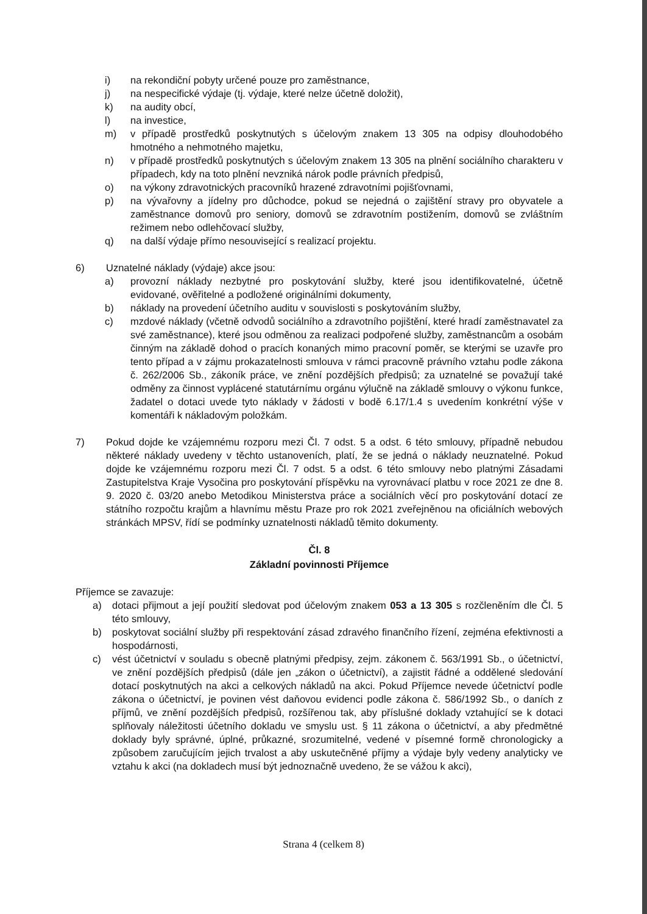i) na rekondiční pobyty určené pouze pro zaměstnance,
j) na nespecifické výdaje (tj. výdaje, které nelze účetně doložit),
k) na audity obcí,
l) na investice,
m) v případě prostředků poskytnutých s účelovým znakem 13 305 na odpisy dlouhodobého hmotného a nehmotného majetku,
n) v případě prostředků poskytnutých s účelovým znakem 13 305 na plnění sociálního charakteru v případech, kdy na toto plnění nevzniká nárok podle právních předpisů,
o) na výkony zdravotnických pracovníků hrazené zdravotními pojišťovnami,
p) na vývařovny a jídelny pro důchodce, pokud se nejedná o zajištění stravy pro obyvatele a zaměstnance domovů pro seniory, domovů se zdravotním postižením, domovů se zvláštním režimem nebo odlehčovací služby,
q) na další výdaje přímo nesouvisející s realizací projektu.
6) Uznatelné náklady (výdaje) akce jsou:
a) provozní náklady nezbytné pro poskytování služby, které jsou identifikovatelné, účetně evidované, ověřitelné a podložené originálními dokumenty,
b) náklady na provedení účetního auditu v souvislosti s poskytováním služby,
c) mzdové náklady (včetně odvodů sociálního a zdravotního pojištění, které hradí zaměstnavatel za své zaměstnance), které jsou odměnou za realizaci podpořené služby, zaměstnancům a osobám činným na základě dohod o pracích konaných mimo pracovní poměr, se kterými se uzavře pro tento případ a v zájmu prokazatelnosti smlouva v rámci pracovně právního vztahu podle zákona č. 262/2006 Sb., zákoník práce, ve znění pozdějších předpisů; za uznatelné se považují také odměny za činnost vyplácené statutárnímu orgánu výlučně na základě smlouvy o výkonu funkce, žadatel o dotaci uvede tyto náklady v žádosti v bodě 6.17/1.4 s uvedením konkrétní výše v komentáři k nákladovým položkám.
7) Pokud dojde ke vzájemnému rozporu mezi Čl. 7 odst. 5 a odst. 6 této smlouvy, případně nebudou některé náklady uvedeny v těchto ustanoveních, platí, že se jedná o náklady neuznatelné. Pokud dojde ke vzájemnému rozporu mezi Čl. 7 odst. 5 a odst. 6 této smlouvy nebo platnými Zásadami Zastupitelstva Kraje Vysočina pro poskytování příspěvku na vyrovnávací platbu v roce 2021 ze dne 8. 9. 2020 č. 03/20 anebo Metodikou Ministerstva práce a sociálních věcí pro poskytování dotací ze státního rozpočtu krajům a hlavnímu městu Praze pro rok 2021 zveřejněnou na oficiálních webových stránkách MPSV, řídí se podmínky uznatelnosti nákladů těmito dokumenty.
Čl. 8
Základní povinnosti Příjemce
Příjemce se zavazuje:
a) dotaci přijmout a její použití sledovat pod účelovým znakem 053 a 13 305 s rozčleněním dle Čl. 5 této smlouvy,
b) poskytovat sociální služby při respektování zásad zdravého finančního řízení, zejména efektivnosti a hospodárnosti,
c) vést účetnictví v souladu s obecně platnými předpisy, zejm. zákonem č. 563/1991 Sb., o účetnictví, ve znění pozdějších předpisů (dále jen „zákon o účetnictví), a zajistit řádné a oddělené sledování dotací poskytnutých na akci a celkových nákladů na akci. Pokud Příjemce nevede účetnictví podle zákona o účetnictví, je povinen vést daňovou evidenci podle zákona č. 586/1992 Sb., o daních z příjmů, ve znění pozdějších předpisů, rozšířenou tak, aby příslušné doklady vztahující se k dotaci splňovaly náležitosti účetního dokladu ve smyslu ust. § 11 zákona o účetnictví, a aby předmětné doklady byly správné, úplné, průkazné, srozumitelné, vedené v písemné formě chronologicky a způsobem zaručujícím jejich trvalost a aby uskutečněné příjmy a výdaje byly vedeny analyticky ve vztahu k akci (na dokladech musí být jednoznačně uvedeno, že se vážou k akci),
Strana 4 (celkem 8)